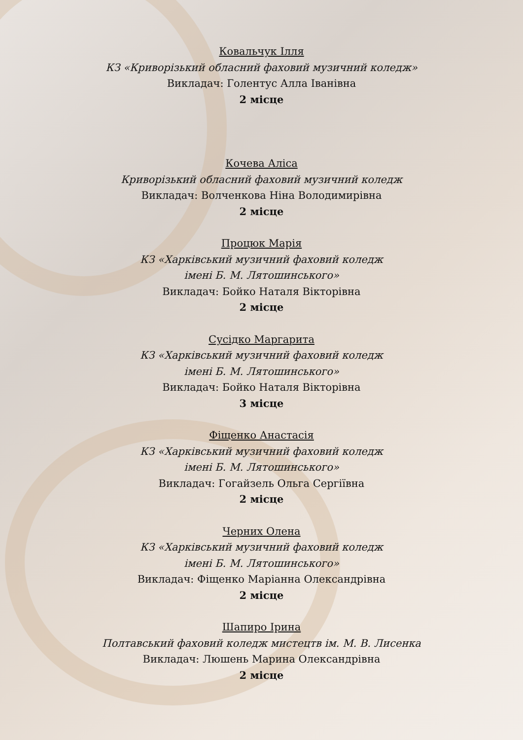Ковальчук Ілля
КЗ «Криворізький обласний фаховий музичний коледж»
Викладач: Голентус Алла Іванівна
2 місце
Кочева Аліса
Криворізький обласний фаховий музичний коледж
Викладач: Волченкова Ніна Володимирівна
2 місце
Процюк Марія
КЗ «Харківський музичний фаховий коледж
імені Б. М. Лятошинського»
Викладач: Бойко Наталя Вікторівна
2 місце
Сусідко Маргарита
КЗ «Харківський музичний фаховий коледж
імені Б. М. Лятошинського»
Викладач: Бойко Наталя Вікторівна
3 місце
Фіщенко Анастасія
КЗ «Харківський музичний фаховий коледж
імені Б. М. Лятошинського»
Викладач: Гогайзель Ольга Сергіївна
2 місце
Черних Олена
КЗ «Харківський музичний фаховий коледж
імені Б. М. Лятошинського»
Викладач: Фіщенко Маріанна Олександрівна
2 місце
Шапиро Ірина
Полтавський фаховий коледж мистецтв ім. М. В. Лисенка
Викладач: Люшень Марина Олександрівна
2 місце